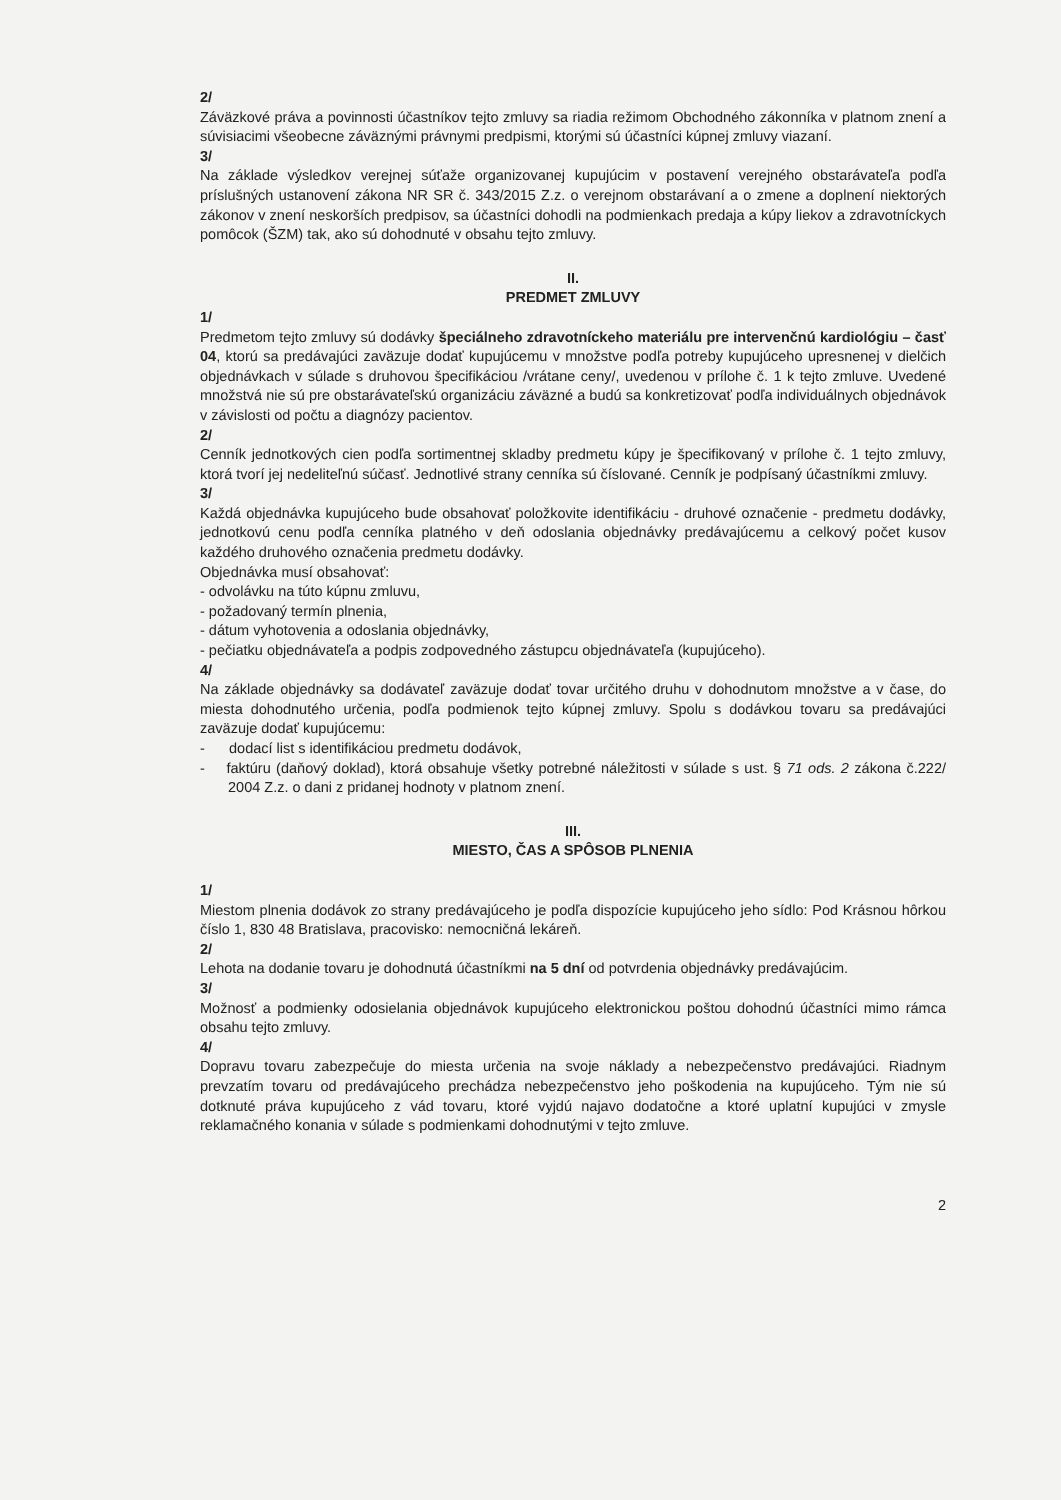2/
Záväzkové práva a povinnosti účastníkov tejto zmluvy sa riadia režimom Obchodného zákonníka v platnom znení a súvisiacimi všeobecne záväznými právnymi predpismi, ktorými sú účastníci kúpnej zmluvy viazaní.
3/
Na základe výsledkov verejnej súťaže organizovanej kupujúcim v postavení verejného obstarávateľa podľa príslušných ustanovení zákona NR SR č. 343/2015 Z.z. o verejnom obstarávaní a o zmene a doplnení niektorých zákonov v znení neskorších predpisov, sa účastníci dohodli na podmienkach predaja a kúpy liekov a zdravotníckych pomôcok (ŠZM) tak, ako sú dohodnuté v obsahu tejto zmluvy.
II.
PREDMET ZMLUVY
1/
Predmetom tejto zmluvy sú dodávky špeciálneho zdravotníckeho materiálu pre intervenčnú kardiológiu – časť 04, ktorú sa predávajúci zaväzuje dodať kupujúcemu v množstve podľa potreby kupujúceho upresnenej v dielčich objednávkach v súlade s druhovou špecifikáciou /vrátane ceny/, uvedenou v prílohe č. 1 k tejto zmluve. Uvedené množstvá nie sú pre obstarávateľskú organizáciu záväzné a budú sa konkretizovať podľa individuálnych objednávok v závislosti od počtu a diagnózy pacientov.
2/
Cenník jednotkových cien podľa sortimentnej skladby predmetu kúpy je špecifikovaný v prílohe č. 1 tejto zmluvy, ktorá tvorí jej nedeliteľnú súčasť. Jednotlivé strany cenníka sú číslované. Cenník je podpísaný účastníkmi zmluvy.
3/
Každá objednávka kupujúceho bude obsahovať položkovite identifikáciu - druhové označenie - predmetu dodávky, jednotkovú cenu podľa cenníka platného v deň odoslania objednávky predávajúcemu a celkový počet kusov každého druhového označenia predmetu dodávky.
Objednávka musí obsahovať:
- odvolávku na túto kúpnu zmluvu,
- požadovaný termín plnenia,
- dátum vyhotovenia a odoslania objednávky,
- pečiatku objednávateľa a podpis zodpovedného zástupcu objednávateľa (kupujúceho).
4/
Na základe objednávky sa dodávateľ zaväzuje dodať tovar určitého druhu v dohodnutom množstve a v čase, do miesta dohodnutého určenia, podľa podmienok tejto kúpnej zmluvy. Spolu s dodávkou tovaru sa predávajúci zaväzuje dodať kupujúcemu:
- dodací list s identifikáciou predmetu dodávok,
- faktúru (daňový doklad), ktorá obsahuje všetky potrebné náležitosti v súlade s ust. § 71 ods. 2 zákona č.222/ 2004 Z.z. o dani z pridanej hodnoty v platnom znení.
III.
MIESTO, ČAS A SPÔSOB PLNENIA
1/
Miestom plnenia dodávok zo strany predávajúceho je podľa dispozície kupujúceho jeho sídlo: Pod Krásnou hôrkou číslo 1, 830 48 Bratislava, pracovisko: nemocničná lekáreň.
2/
Lehota na dodanie tovaru je dohodnutá účastníkmi na 5 dní od potvrdenia objednávky predávajúcim.
3/
Možnosť a podmienky odosielania objednávok kupujúceho elektronickou poštou dohodnú účastníci mimo rámca obsahu tejto zmluvy.
4/
Dopravu tovaru zabezpečuje do miesta určenia na svoje náklady a nebezpečenstvo predávajúci. Riadnym prevzatím tovaru od predávajúceho prechádza nebezpečenstvo jeho poškodenia na kupujúceho. Tým nie sú dotknuté práva kupujúceho z vád tovaru, ktoré vyjdú najavo dodatočne a ktoré uplatní kupujúci v zmysle reklamačného konania v súlade s podmienkami dohodnutými v tejto zmluve.
2